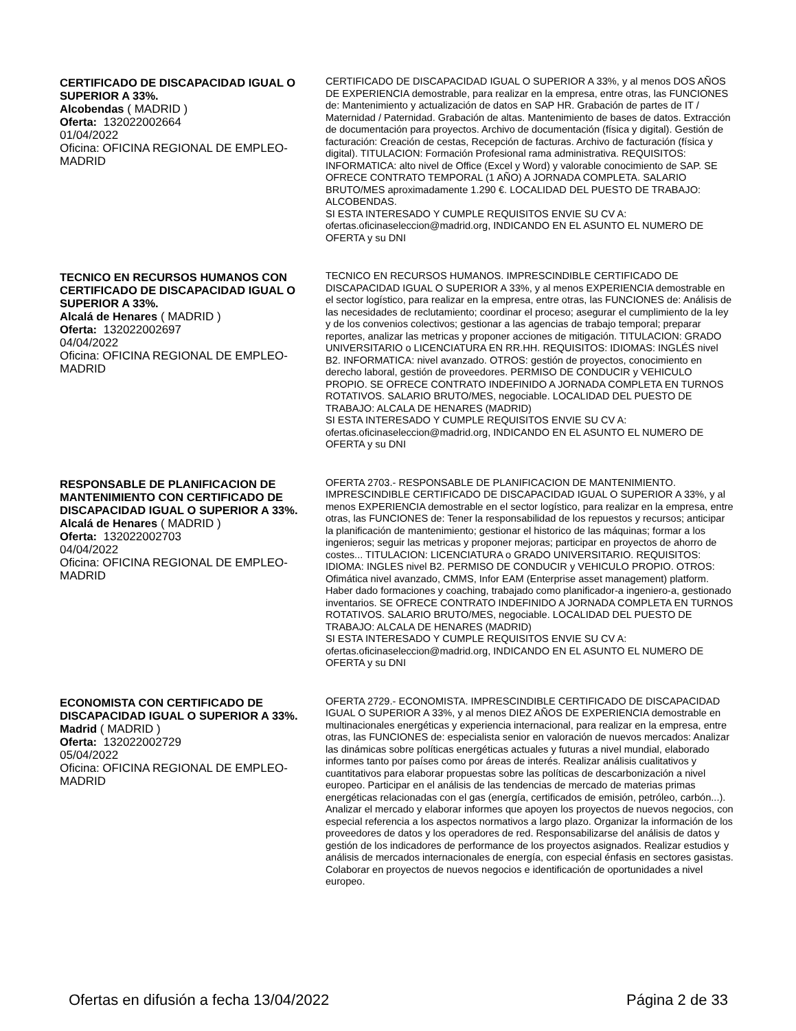CERTIFICADO DE DISCAPACIDAD IGUAL O SUPERIOR A 33%.
Alcobendas ( MADRID )
Oferta: 132022002664
01/04/2022
Oficina: OFICINA REGIONAL DE EMPLEO-MADRID
CERTIFICADO DE DISCAPACIDAD IGUAL O SUPERIOR A 33%, y al menos DOS AÑOS DE EXPERIENCIA demostrable, para realizar en la empresa, entre otras, las FUNCIONES de: Mantenimiento y actualización de datos en SAP HR. Grabación de partes de IT / Maternidad / Paternidad. Grabación de altas. Mantenimiento de bases de datos. Extracción de documentación para proyectos. Archivo de documentación (física y digital). Gestión de facturación: Creación de cestas, Recepción de facturas. Archivo de facturación (física y digital). TITULACION: Formación Profesional rama administrativa. REQUISITOS: INFORMATICA: alto nivel de Office (Excel y Word) y valorable conocimiento de SAP. SE OFRECE CONTRATO TEMPORAL (1 AÑO) A JORNADA COMPLETA. SALARIO BRUTO/MES aproximadamente 1.290 €. LOCALIDAD DEL PUESTO DE TRABAJO: ALCOBENDAS.
SI ESTA INTERESADO Y CUMPLE REQUISITOS ENVIE SU CV A: ofertas.oficinaseleccion@madrid.org, INDICANDO EN EL ASUNTO EL NUMERO DE OFERTA y su DNI
TECNICO EN RECURSOS HUMANOS CON CERTIFICADO DE DISCAPACIDAD IGUAL O SUPERIOR A 33%.
Alcalá de Henares ( MADRID )
Oferta: 132022002697
04/04/2022
Oficina: OFICINA REGIONAL DE EMPLEO-MADRID
TECNICO EN RECURSOS HUMANOS. IMPRESCINDIBLE CERTIFICADO DE DISCAPACIDAD IGUAL O SUPERIOR A 33%, y al menos EXPERIENCIA demostrable en el sector logístico, para realizar en la empresa, entre otras, las FUNCIONES de: Análisis de las necesidades de reclutamiento; coordinar el proceso; asegurar el cumplimiento de la ley y de los convenios colectivos; gestionar a las agencias de trabajo temporal; preparar reportes, analizar las metricas y proponer acciones de mitigación. TITULACION: GRADO UNIVERSITARIO o LICENCIATURA EN RR.HH. REQUISITOS: IDIOMAS: INGLÉS nivel B2. INFORMATICA: nivel avanzado. OTROS: gestión de proyectos, conocimiento en derecho laboral, gestión de proveedores. PERMISO DE CONDUCIR y VEHICULO PROPIO. SE OFRECE CONTRATO INDEFINIDO A JORNADA COMPLETA EN TURNOS ROTATIVOS. SALARIO BRUTO/MES, negociable. LOCALIDAD DEL PUESTO DE TRABAJO: ALCALA DE HENARES (MADRID)
SI ESTA INTERESADO Y CUMPLE REQUISITOS ENVIE SU CV A: ofertas.oficinaseleccion@madrid.org, INDICANDO EN EL ASUNTO EL NUMERO DE OFERTA y su DNI
RESPONSABLE DE PLANIFICACION DE MANTENIMIENTO CON CERTIFICADO DE DISCAPACIDAD IGUAL O SUPERIOR A 33%.
Alcalá de Henares ( MADRID )
Oferta: 132022002703
04/04/2022
Oficina: OFICINA REGIONAL DE EMPLEO-MADRID
OFERTA 2703.- RESPONSABLE DE PLANIFICACION DE MANTENIMIENTO. IMPRESCINDIBLE CERTIFICADO DE DISCAPACIDAD IGUAL O SUPERIOR A 33%, y al menos EXPERIENCIA demostrable en el sector logístico, para realizar en la empresa, entre otras, las FUNCIONES de: Tener la responsabilidad de los repuestos y recursos; anticipar la planificación de mantenimiento; gestionar el historico de las máquinas; formar a los ingenieros; seguir las metricas y proponer mejoras; participar en proyectos de ahorro de costes... TITULACION: LICENCIATURA o GRADO UNIVERSITARIO. REQUISITOS: IDIOMA: INGLES nivel B2. PERMISO DE CONDUCIR y VEHICULO PROPIO. OTROS: Ofimática nivel avanzado, CMMS, Infor EAM (Enterprise asset management) platform. Haber dado formaciones y coaching, trabajado como planificador-a ingeniero-a, gestionado inventarios. SE OFRECE CONTRATO INDEFINIDO A JORNADA COMPLETA EN TURNOS ROTATIVOS. SALARIO BRUTO/MES, negociable. LOCALIDAD DEL PUESTO DE TRABAJO: ALCALA DE HENARES (MADRID)
SI ESTA INTERESADO Y CUMPLE REQUISITOS ENVIE SU CV A: ofertas.oficinaseleccion@madrid.org, INDICANDO EN EL ASUNTO EL NUMERO DE OFERTA y su DNI
ECONOMISTA CON CERTIFICADO DE DISCAPACIDAD IGUAL O SUPERIOR A 33%.
Madrid ( MADRID )
Oferta: 132022002729
05/04/2022
Oficina: OFICINA REGIONAL DE EMPLEO-MADRID
OFERTA 2729.- ECONOMISTA. IMPRESCINDIBLE CERTIFICADO DE DISCAPACIDAD IGUAL O SUPERIOR A 33%, y al menos DIEZ AÑOS DE EXPERIENCIA demostrable en multinacionales energéticas y experiencia internacional, para realizar en la empresa, entre otras, las FUNCIONES de: especialista senior en valoración de nuevos mercados: Analizar las dinámicas sobre políticas energéticas actuales y futuras a nivel mundial, elaborado informes tanto por países como por áreas de interés. Realizar análisis cualitativos y cuantitativos para elaborar propuestas sobre las políticas de descarbonización a nivel europeo. Participar en el análisis de las tendencias de mercado de materias primas energéticas relacionadas con el gas (energía, certificados de emisión, petróleo, carbón...). Analizar el mercado y elaborar informes que apoyen los proyectos de nuevos negocios, con especial referencia a los aspectos normativos a largo plazo. Organizar la información de los proveedores de datos y los operadores de red. Responsabilizarse del análisis de datos y gestión de los indicadores de performance de los proyectos asignados. Realizar estudios y análisis de mercados internacionales de energía, con especial énfasis en sectores gasistas. Colaborar en proyectos de nuevos negocios e identificación de oportunidades a nivel europeo.
Ofertas en difusión a fecha 13/04/2022 Página 2 de 33